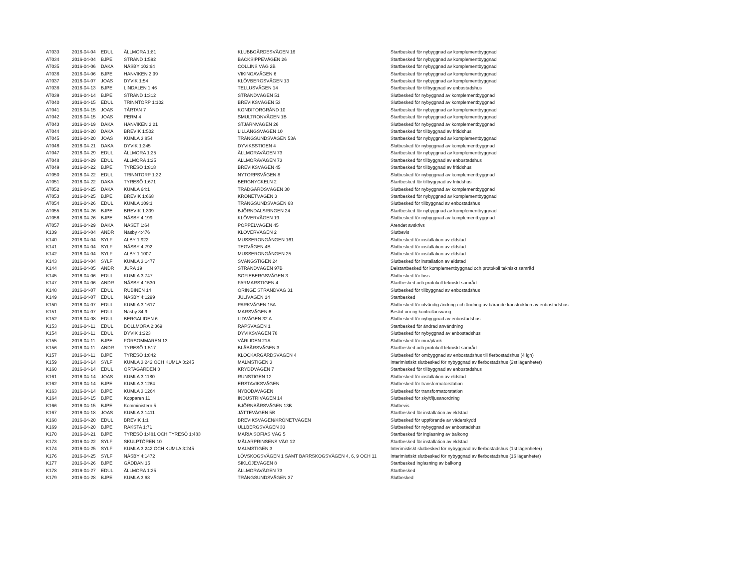| AT033 | 2016-04-04 | EDUL | ÄLLMORA 1:81 | KLUBBGÄRDESVÄGEN 16 | Startbesked för nybyggnad av komplementbyggnad |
| AT034 | 2016-04-04 | BJPE | STRAND 1:592 | BACKSIPPEVÄGEN 26 | Startbesked för nybyggnad av komplementbyggnad |
| AT035 | 2016-04-06 | DAKA | NÄSBY 102:64 | COLLINS VÄG 2B | Startbesked för nybyggnad av komplementbyggnad |
| AT036 | 2016-04-06 | BJPE | HANVIKEN 2:99 | VIKINGAVÄGEN 6 | Startbesked för nybyggnad av komplementbyggnad |
| AT037 | 2016-04-07 | JOAS | DYVIK 1:54 | KLÖVBERGSVÄGEN 13 | Startbesked för nybyggnad av komplementbyggnad |
| AT038 | 2016-04-13 | BJPE | LINDALEN 1:46 | TELLUSVÄGEN 14 | Startbesked för tillbyggnad av enbostadshus |
| AT039 | 2016-04-14 | BJPE | STRAND 1:312 | STRANDVÄGEN 51 | Slutbesked för nybyggnad av komplementbyggnad |
| AT040 | 2016-04-15 | EDUL | TRINNTORP 1:102 | BREVIKSVÄGEN 53 | Slutbesked för nybyggnad av komplementbyggnad |
| AT041 | 2016-04-15 | JOAS | TÅRTAN 7 | KONDITORGRÄND 10 | Startbesked för nybyggnad av komplementbyggnad |
| AT042 | 2016-04-15 | JOAS | PERM 4 | SMULTRONVÄGEN 1B | Startbesked för nybyggnad av komplementbyggnad |
| AT043 | 2016-04-19 | DAKA | HANVIKEN 2:21 | STJÄRNVÄGEN 26 | Slutbesked för nybyggnad av komplementbyggnad |
| AT044 | 2016-04-20 | DAKA | BREVIK 1:502 | LILLÄNGSVÄGEN 10 | Startbesked för tillbyggnad av fritidshus |
| AT045 | 2016-04-20 | JOAS | KUMLA 3:854 | TRÅNGSUNDSVÄGEN 53A | Startbesked för nybyggnad av komplementbyggnad |
| AT046 | 2016-04-21 | DAKA | DYVIK 1:245 | DYVIKSSTIGEN 4 | Slutbesked för nybyggnad av komplementbyggnad |
| AT047 | 2016-04-29 | EDUL | ÄLLMORA 1:25 | ÄLLMORAVÄGEN 73 | Startbesked för nybyggnad av komplementbyggnad |
| AT048 | 2016-04-29 | EDUL | ÄLLMORA 1:25 | ÄLLMORAVÄGEN 73 | Startbesked för tillbyggnad av enbostadshus |
| AT049 | 2016-04-22 | BJPE | TYRESÖ 1:818 | BREVIKSVÄGEN 45 | Startbesked för tillbyggnad av fritidshus |
| AT050 | 2016-04-22 | EDUL | TRINNTORP 1:22 | NYTORPSVÄGEN 8 | Slutbesked för nybyggnad av komplementbyggnad |
| AT051 | 2016-04-22 | DAKA | TYRESÖ 1:671 | BERGNYCKELN 2 | Startbesked för tillbyggnad av fritidshus |
| AT052 | 2016-04-25 | DAKA | KUMLA 64:1 | TRÄDGÅRDSVÄGEN 30 | Slutbesked för nybyggnad av komplementbyggnad |
| AT053 | 2016-04-25 | BJPE | BREVIK 1:668 | KRÖNETVÄGEN 3 | Startbesked för nybyggnad av komplementbyggnad |
| AT054 | 2016-04-26 | EDUL | KUMLA 109:1 | TRÅNGSUNDSVÄGEN 68 | Slutbesked för tillbyggnad av enbostadshus |
| AT055 | 2016-04-26 | BJPE | BREVIK 1:309 | BJÖRNDALSRINGEN 24 | Startbesked för nybyggnad av komplementbyggnad |
| AT056 | 2016-04-26 | BJPE | NÄSBY 4:199 | KLÖVERVÄGEN 19 | Slutbesked för nybyggnad av komplementbyggnad |
| AT057 | 2016-04-29 | DAKA | NÄSET 1:64 | POPPELVÄGEN 45 | Ärendet avskrivs |
| K139 | 2016-04-04 | ANDR | Näsby 4:476 | KLÖVERVÄGEN 2 | Slutbevis |
| K140 | 2016-04-04 | SYLF | ALBY 1:922 | MUSSERONGÅNGEN 161 | Slutbesked för installation av eldstad |
| K141 | 2016-04-04 | SYLF | NÄSBY 4:792 | TEGVÄGEN 4B | Slutbesked för installation av eldstad |
| K142 | 2016-04-04 | SYLF | ALBY 1:1007 | MUSSERONGÅNGEN 25 | Slutbesked för installation av eldstad |
| K143 | 2016-04-04 | SYLF | KUMLA 3:1477 | SVÄNGSTIGEN 24 | Slutbesked för installation av eldstad |
| K144 | 2016-04-05 | ANDR | JURA 19 | STRANDVÄGEN 97B | Delstartbesked för komplementbyggnad och protokoll tekniskt samråd |
| K145 | 2016-04-06 | EDUL | KUMLA 3:747 | SOFIEBERGSVÄGEN 3 | Slutbesked för hiss |
| K147 | 2016-04-06 | ANDR | NÄSBY 4:1530 | FARMARSTIGEN 4 | Startbesked och protokoll tekniskt samråd |
| K148 | 2016-04-07 | EDUL | RUBINEN 14 | ÖRINGE STRANDVÄG 31 | Slutbesked för tillbyggnad av enbostadshus |
| K149 | 2016-04-07 | EDUL | NÄSBY 4:1299 | JULIVÄGEN 14 | Startbesked |
| K150 | 2016-04-07 | EDUL | KUMLA 3:1617 | PARKVÄGEN 15A | Slutbesked för utvändig ändring och ändring av bärande konstruktion av enbostadshus |
| K151 | 2016-04-07 | EDUL | Näsby 84:9 | MARSVÄGEN 6 | Beslut om ny kontrollansvarig |
| K152 | 2016-04-08 | EDUL | BERGALIDEN 6 | LIDVÄGEN 32 A | Slutbesked för nybyggnad av enbostadshus |
| K153 | 2016-04-11 | EDUL | BOLLMORA 2:369 | RAPSVÄGEN 1 | Startbesked för ändrad användning |
| K154 | 2016-04-11 | EDUL | DYVIK 1:223 | DYVIKSVÄGEN 78 | Slutbesked för nybyggnad av enbostadshus |
| K155 | 2016-04-11 | BJPE | FÖRSOMMAREN 13 | VÅRLIDEN 21A | Slutbesked för mur/plank |
| K156 | 2016-04-11 | ANDR | TYRESÖ 1:517 | BLÅBÄRSVÄGEN 3 | Startbesked och protokoll tekniskt samråd |
| K157 | 2016-04-11 | BJPE | TYRESÖ 1:842 | KLOCKARGÅRDSVÄGEN 4 | Slutbesked för ombyggnad av enbostadshus till flerbostadshus (4 lgh) |
| K159 | 2016-04-14 | SYLF | KUMLA 3:242 OCH KUMLA 3:245 | MALMSTIGEN 3 | Interimistiskt slutbesked för nybyggnad av flerbostadshus (2st lägenheter) |
| K160 | 2016-04-14 | EDUL | ÖRTAGÅRDEN 3 | KRYDDVÄGEN 7 | Startbesked för tillbyggnad av enbostadshus |
| K161 | 2016-04-14 | JOAS | KUMLA 3:1180 | RUNSTIGEN 12 | Slutbesked för installation av eldstad |
| K162 | 2016-04-14 | BJPE | KUMLA 3:1264 | ERSTAVIKSVÄGEN | Slutbesked för transformatorstation |
| K163 | 2016-04-14 | BJPE | KUMLA 3:1264 | NYBODAVÄGEN | Slutbesked för transformatorstation |
| K164 | 2016-04-15 | BJPE | Kopparen 11 | INDUSTRIVÄGEN 14 | Slutbesked för skylt/ljusanordning |
| K166 | 2016-04-15 | BJPE | Komministern 5 | BJÖRNBÄRSVÄGEN 13B | Slutbevis |
| K167 | 2016-04-18 | JOAS | KUMLA 3:1411 | JÄTTEVÄGEN 5B | Startbesked för installation av eldstad |
| K168 | 2016-04-20 | EDUL | BREVIK 1:1 | BREVIKSVÄGEN/KRÖNETVÄGEN | Slutbesked för uppförande av väderskydd |
| K169 | 2016-04-20 | BJPE | RAKSTA 1:71 | ULLBERGSVÄGEN 33 | Slutbesked för nybyggnad av enbostadshus |
| K170 | 2016-04-21 | BJPE | TYRESÖ 1:481 OCH TYRESÖ 1:483 | MARIA SOFIAS VÄG 5 | Startbesked för inglasning av balkong |
| K173 | 2016-04-22 | SYLF | SKULPTÖREN 10 | MÅLARPRINSENS VÄG 12 | Startbesked för installation av eldstad |
| K174 | 2016-04-25 | SYLF | KUMLA 3:242 OCH KUMLA 3:245 | MALMSTIGEN 3 | Interimistiskt slutbesked för nybyggnad av flerbostadshus (1st lägenheter) |
| K176 | 2016-04-25 | SYLF | NÄSBY 4:1472 | LÖVSKOGSVÄGEN 1 SAMT BARRSKOGSVÄGEN 4, 6, 9 OCH 11 | Interimistiskt slutbesked för nybyggnad av flerbostadshus (16 lägenheter) |
| K177 | 2016-04-26 | BJPE | GÄDDAN 15 | SIKLÖJEVÄGEN 8 | Startbesked inglasning av balkong |
| K178 | 2016-04-27 | EDUL | ÄLLMORA 1:25 | ÄLLMORAVÄGEN 73 | Startbesked |
| K179 | 2016-04-28 | BJPE | KUMLA 3:68 | TRÅNGSUNDSVÄGEN 37 | Slutbesked |